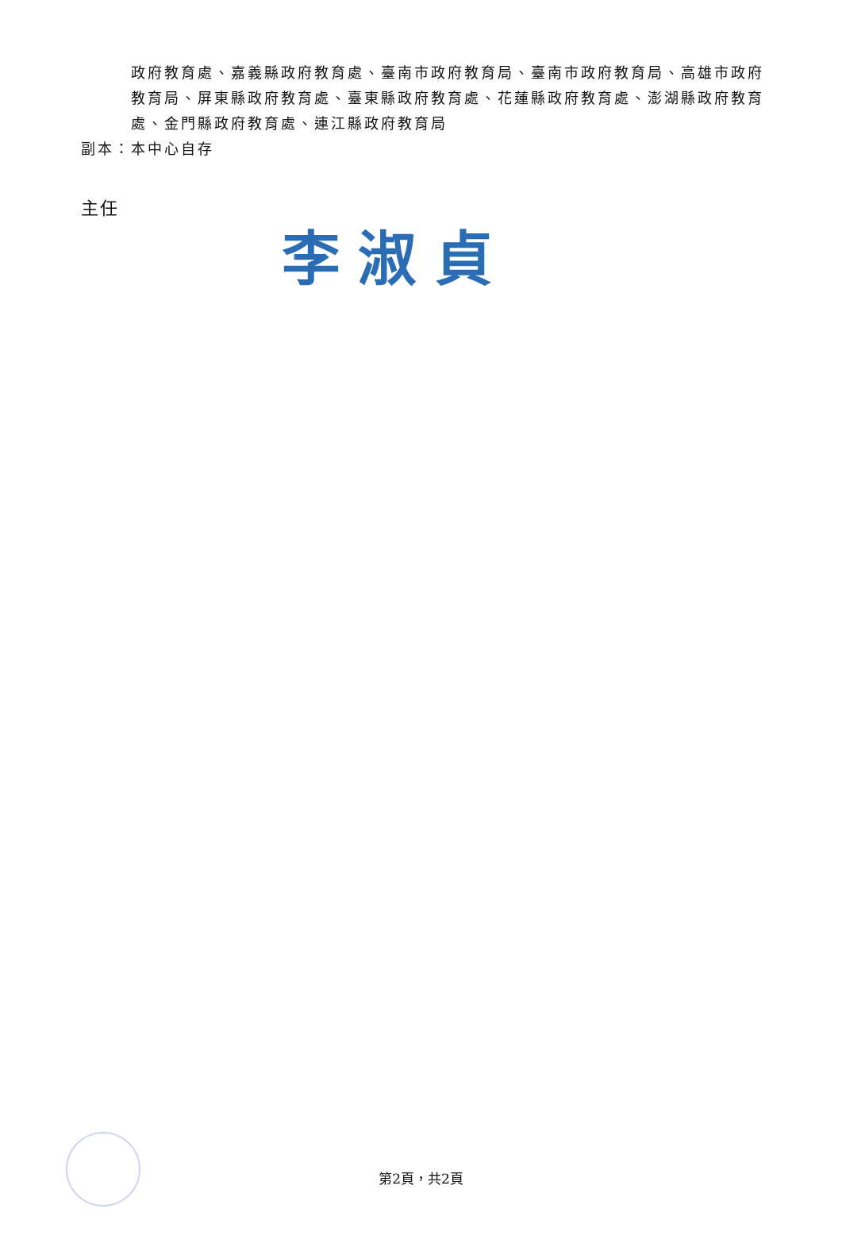政府教育處、嘉義縣政府教育處、臺南市政府教育局、臺南市政府教育局、高雄市政府教育局、屏東縣政府教育處、臺東縣政府教育處、花蓮縣政府教育處、澎湖縣政府教育處、金門縣政府教育處、連江縣政府教育局
副本：本中心自存
主任
李淑貞
第2頁，共2頁